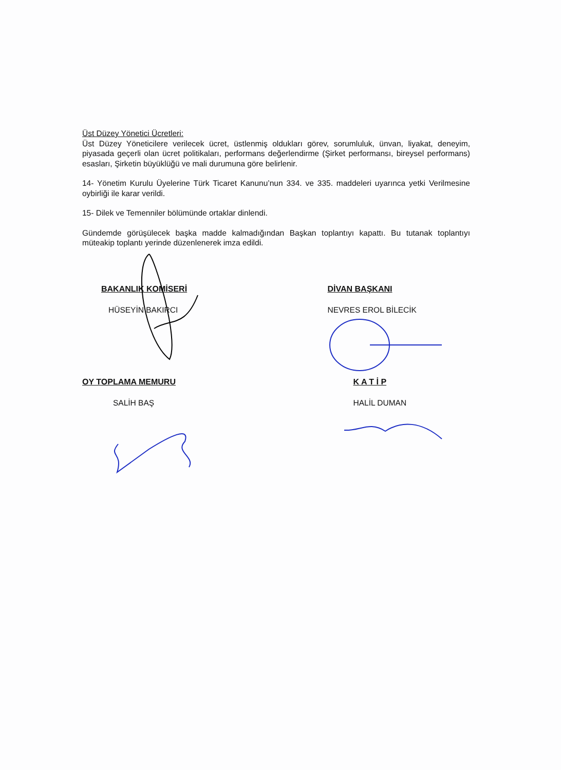Üst Düzey Yönetici Ücretleri:
Üst Düzey Yöneticilere verilecek ücret, üstlenmiş oldukları görev, sorumluluk, ünvan, liyakat, deneyim, piyasada geçerli olan ücret politikaları, performans değerlendirme (Şirket performansı, bireysel performans) esasları, Şirketin büyüklüğü ve mali durumuna göre belirlenir.
14- Yönetim Kurulu Üyelerine Türk Ticaret Kanunu’nun 334. ve 335. maddeleri uyarınca yetki Verilmesine oybirliği ile karar verildi.
15- Dilek ve Temenniler bölümünde ortaklar dinlendi.
Gündemde görüşülecek başka madde kalmadığından Başkan toplantıyı kapattı. Bu tutanak toplantıyı müteakip toplantı yerinde düzenlenerek imza edildi.
BAKANLIK KOMİSERİ
HÜSEYİN BAKIRCI
DİVAN BAŞKANI
NEVRES EROL BİLECİK
OY TOPLAMA MEMURU
SALİH BAŞ
K A T İ P
HALİL DUMAN